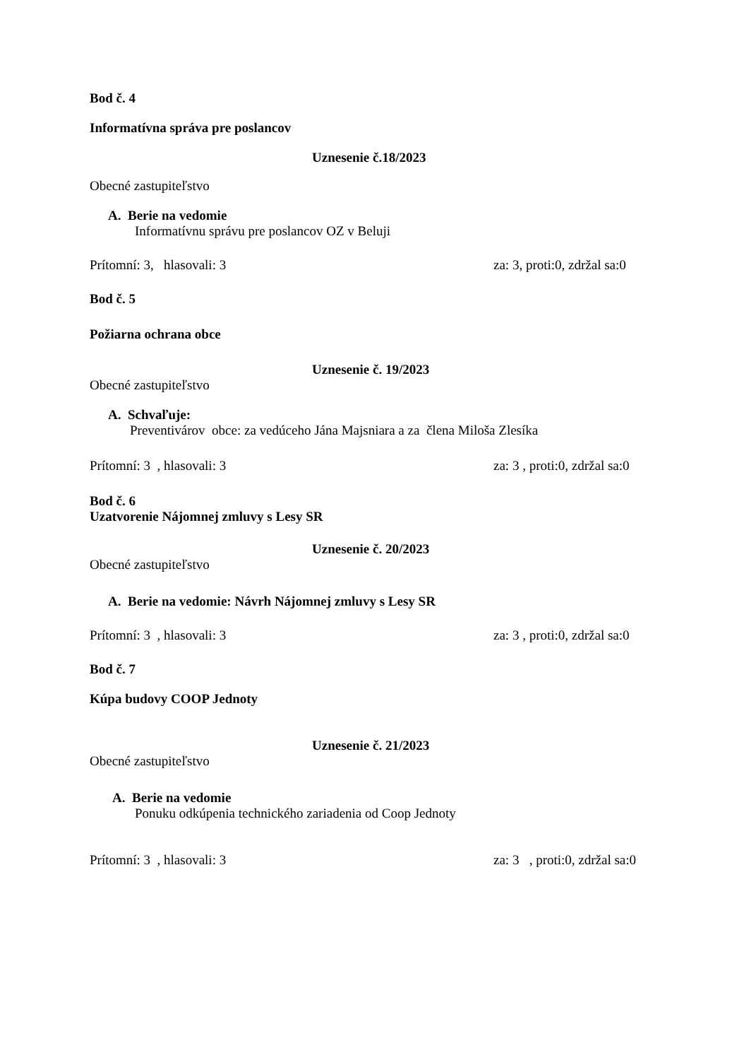Bod č. 4
Informatívna správa pre poslancov
Uznesenie č.18/2023
Obecné zastupiteľstvo
A. Berie na vedomie
Informatívnu správu pre poslancov OZ v Beluji
Prítomní: 3, hlasovali: 3 za: 3, proti:0, zdržal sa:0
Bod č. 5
Požiarna ochrana obce
Uznesenie č. 19/2023
Obecné zastupiteľstvo
A. Schvaľuje:
Preventivárov obce: za vedúceho Jána Majsniara a za člena Miloša Zlesíka
Prítomní: 3 , hlasovali: 3 za: 3 , proti:0, zdržal sa:0
Bod č. 6
Uzatvorenie Nájomnej zmluvy s Lesy SR
Uznesenie č. 20/2023
Obecné zastupiteľstvo
A. Berie na vedomie: Návrh Nájomnej zmluvy s Lesy SR
Prítomní: 3 , hlasovali: 3 za: 3 , proti:0, zdržal sa:0
Bod č. 7
Kúpa budovy COOP Jednoty
Uznesenie č. 21/2023
Obecné zastupiteľstvo
A. Berie na vedomie
Ponuku odkúpenia technického zariadenia od Coop Jednoty
Prítomní: 3 , hlasovali: 3 za: 3 , proti:0, zdržal sa:0